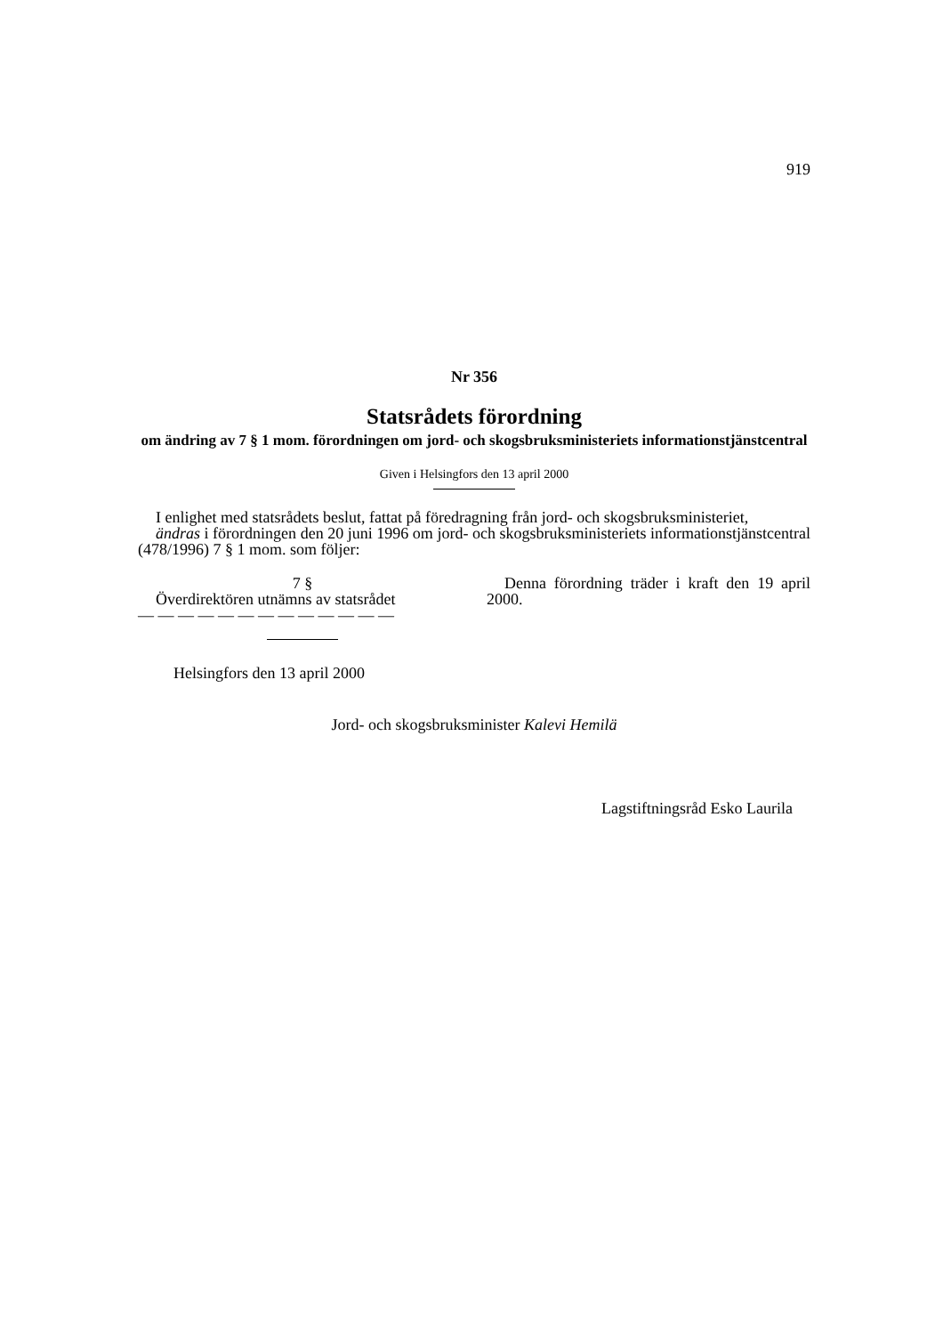919
Nr 356
Statsrådets förordning
om ändring av 7 § 1 mom. förordningen om jord- och skogsbruksministeriets informationstjänstcentral
Given i Helsingfors den 13 april 2000
I enlighet med statsrådets beslut, fattat på föredragning från jord- och skogsbruksministeriet,
ändras i förordningen den 20 juni 1996 om jord- och skogsbruksministeriets informationstjänstcentral (478/1996) 7 § 1 mom. som följer:
7 §
Överdirektören utnämns av statsrådet
— — — — — — — — — — — — —
Denna förordning träder i kraft den 19 april 2000.
Helsingfors den 13 april 2000
Jord- och skogsbruksminister Kalevi Hemilä
Lagstiftningsråd Esko Laurila